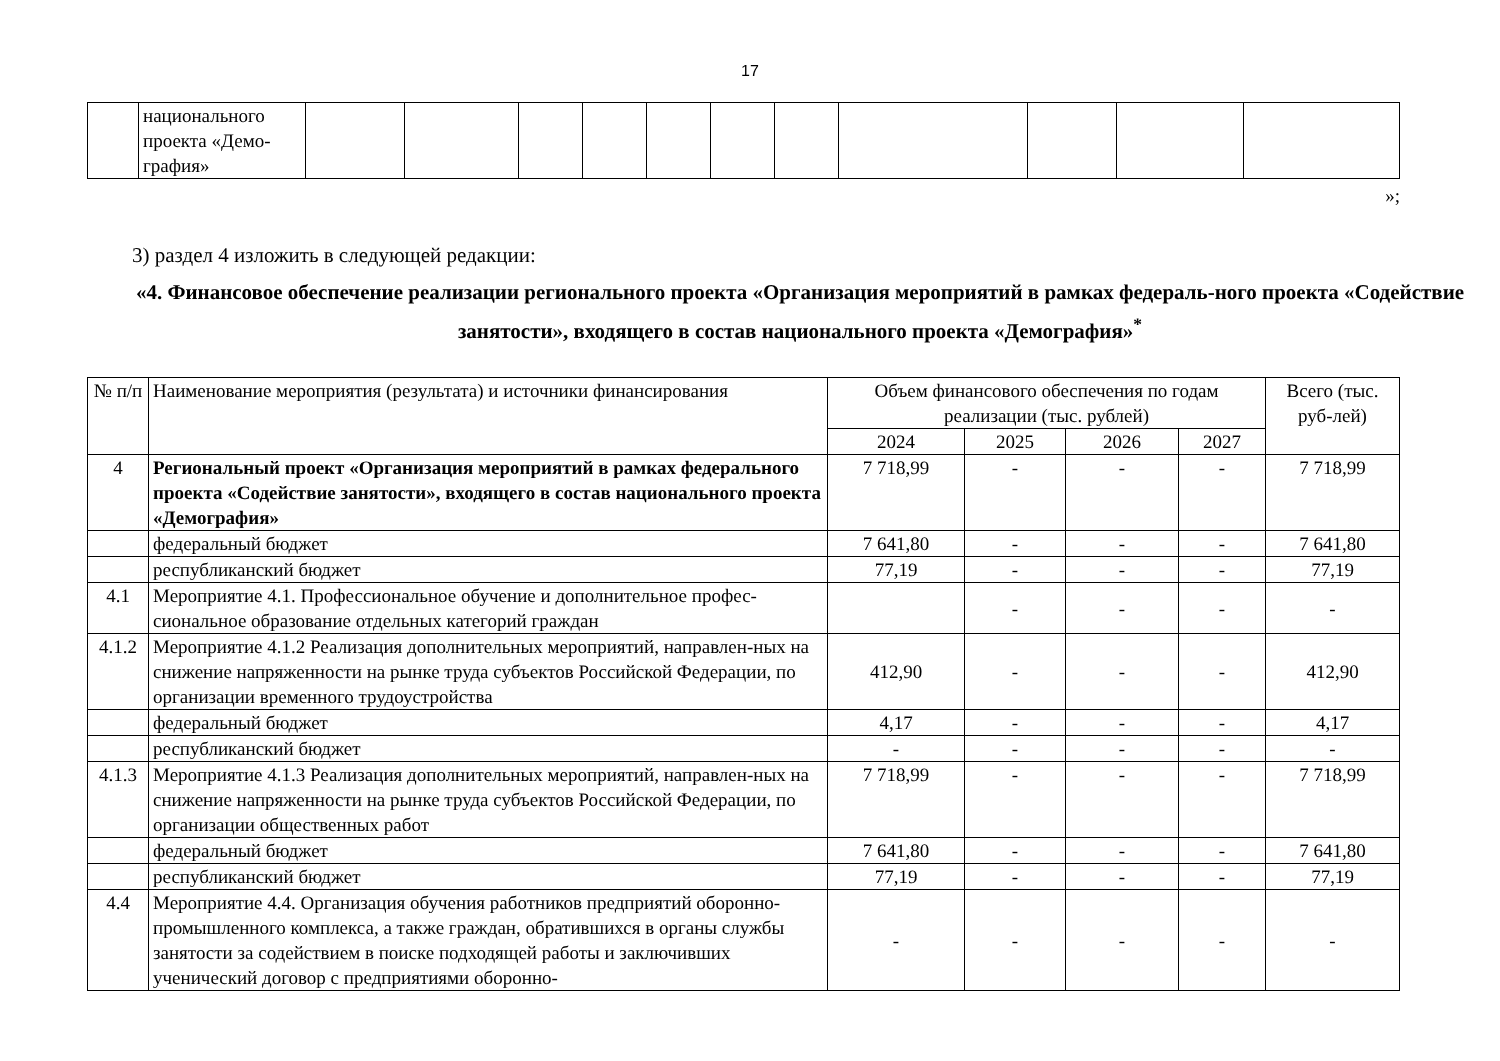17
| | национального проекта «Демо-графия» | | | | | | | | | | | |
»;
3) раздел 4 изложить в следующей редакции:
«4. Финансовое обеспечение реализации регионального проекта «Организация мероприятий в рамках федераль-ного проекта «Содействие занятости», входящего в состав национального проекта «Демография»<sup>*</sup>
| № п/п | Наименование мероприятия (результата) и источники финансирования | Объем финансового обеспечения по годам реализации (тыс. рублей) | | | | Всего (тыс. руб-лей) |
| --- | --- | --- | --- | --- | --- | --- |
| | | 2024 | 2025 | 2026 | 2027 | |
| 4 | Региональный проект «Организация мероприятий в рамках федерального проекта «Содействие занятости», входящего в состав национального проекта «Демография» | 7 718,99 | - | - | - | 7 718,99 |
| | федеральный бюджет | 7 641,80 | - | - | - | 7 641,80 |
| | республиканский бюджет | 77,19 | - | - | - | 77,19 |
| 4.1 | Мероприятие 4.1. Профессиональное обучение и дополнительное профес-сиональное образование отдельных категорий граждан | | - | - | - | - |
| 4.1.2 | Мероприятие 4.1.2 Реализация дополнительных мероприятий, направлен-ных на снижение напряженности на рынке труда субъектов Российской Федерации, по организации временного трудоустройства | 412,90 | - | - | - | 412,90 |
| | федеральный бюджет | 4,17 | - | - | - | 4,17 |
| | республиканский бюджет | - | - | - | - | - |
| 4.1.3 | Мероприятие 4.1.3 Реализация дополнительных мероприятий, направлен-ных на снижение напряженности на рынке труда субъектов Российской Федерации, по организации общественных работ | 7 718,99 | - | - | - | 7 718,99 |
| | федеральный бюджет | 7 641,80 | - | - | - | 7 641,80 |
| | республиканский бюджет | 77,19 | - | - | - | 77,19 |
| 4.4 | Мероприятие 4.4. Организация обучения работников предприятий оборонно-промышленного комплекса, а также граждан, обратившихся в органы службы занятости за содействием в поиске подходящей работы и заключивших ученический договор с предприятиями оборонно- | - | - | - | - | - |